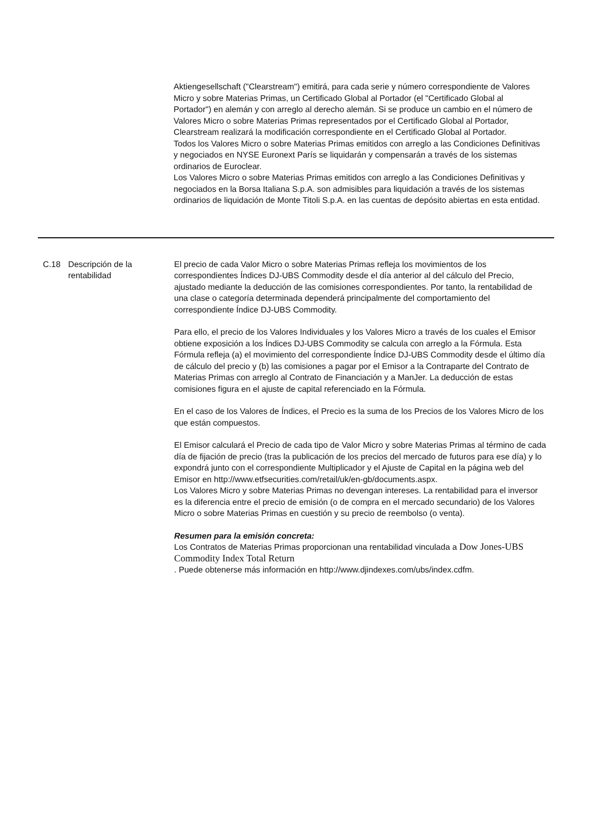Aktiengesellschaft ("Clearstream") emitirá, para cada serie y número correspondiente de Valores Micro y sobre Materias Primas, un Certificado Global al Portador (el "Certificado Global al Portador") en alemán y con arreglo al derecho alemán. Si se produce un cambio en el número de Valores Micro o sobre Materias Primas representados por el Certificado Global al Portador, Clearstream realizará la modificación correspondiente en el Certificado Global al Portador.
Todos los Valores Micro o sobre Materias Primas emitidos con arreglo a las Condiciones Definitivas y negociados en NYSE Euronext París se liquidarán y compensarán a través de los sistemas ordinarios de Euroclear.
Los Valores Micro o sobre Materias Primas emitidos con arreglo a las Condiciones Definitivas y negociados en la Borsa Italiana S.p.A. son admisibles para liquidación a través de los sistemas ordinarios de liquidación de Monte Titoli S.p.A. en las cuentas de depósito abiertas en esta entidad.
| C.18 | Descripción de la rentabilidad | El precio de cada Valor Micro o sobre Materias Primas refleja los movimientos de los correspondientes Índices DJ-UBS Commodity desde el día anterior al del cálculo del Precio, ajustado mediante la deducción de las comisiones correspondientes. Por tanto, la rentabilidad de una clase o categoría determinada dependerá principalmente del comportamiento del correspondiente Índice DJ-UBS Commodity. Para ello, el precio de los Valores Individuales y los Valores Micro a través de los cuales el Emisor obtiene exposición a los Índices DJ-UBS Commodity se calcula con arreglo a la Fórmula. Esta Fórmula refleja (a) el movimiento del correspondiente Índice DJ-UBS Commodity desde el último día de cálculo del precio y (b) las comisiones a pagar por el Emisor a la Contraparte del Contrato de Materias Primas con arreglo al Contrato de Financiación y a ManJer. La deducción de estas comisiones figura en el ajuste de capital referenciado en la Fórmula. En el caso de los Valores de Índices, el Precio es la suma de los Precios de los Valores Micro de los que están compuestos. El Emisor calculará el Precio de cada tipo de Valor Micro y sobre Materias Primas al término de cada día de fijación de precio (tras la publicación de los precios del mercado de futuros para ese día) y lo expondrá junto con el correspondiente Multiplicador y el Ajuste de Capital en la página web del Emisor en http://www.etfsecurities.com/retail/uk/en-gb/documents.aspx. Los Valores Micro y sobre Materias Primas no devengan intereses. La rentabilidad para el inversor es la diferencia entre el precio de emisión (o de compra en el mercado secundario) de los Valores Micro o sobre Materias Primas en cuestión y su precio de reembolso (o venta). Resumen para la emisión concreta: Los Contratos de Materias Primas proporcionan una rentabilidad vinculada a Dow Jones-UBS Commodity Index Total Return . Puede obtenerse más información en http://www.djindexes.com/ubs/index.cdfm. |